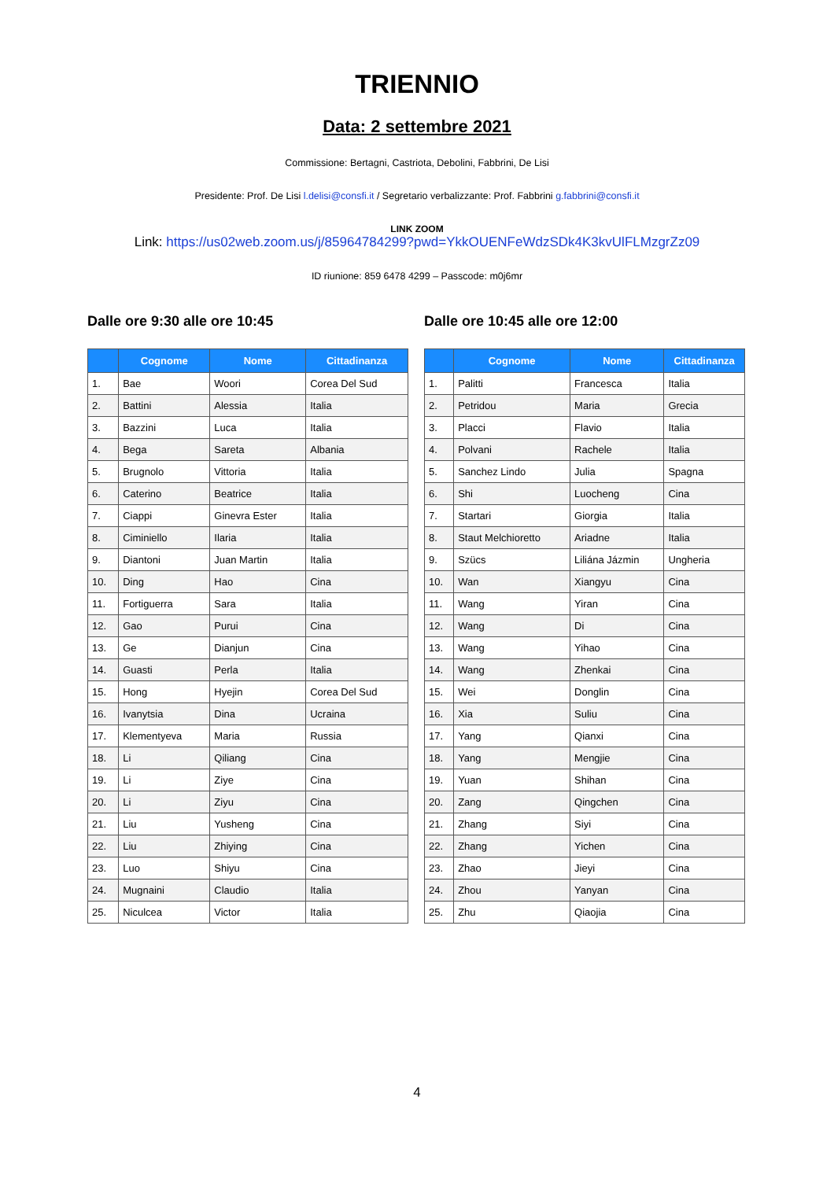TRIENNIO
Data: 2 settembre 2021
Commissione: Bertagni, Castriota, Debolini, Fabbrini, De Lisi
Presidente: Prof. De Lisi l.delisi@consfi.it / Segretario verbalizzante: Prof. Fabbrini g.fabbrini@consfi.it
LINK ZOOM
Link: https://us02web.zoom.us/j/85964784299?pwd=YkkOUENFeWdzSDk4K3kvUlFLMzgrZz09
ID riunione: 859 6478 4299 – Passcode: m0j6mr
Dalle ore 9:30 alle ore 10:45
| | Cognome | Nome | Cittadinanza |
| --- | --- | --- | --- |
| 1. | Bae | Woori | Corea Del Sud |
| 2. | Battini | Alessia | Italia |
| 3. | Bazzini | Luca | Italia |
| 4. | Bega | Sareta | Albania |
| 5. | Brugnolo | Vittoria | Italia |
| 6. | Caterino | Beatrice | Italia |
| 7. | Ciappi | Ginevra Ester | Italia |
| 8. | Ciminiello | Ilaria | Italia |
| 9. | Diantoni | Juan Martin | Italia |
| 10. | Ding | Hao | Cina |
| 11. | Fortiguerra | Sara | Italia |
| 12. | Gao | Purui | Cina |
| 13. | Ge | Dianjun | Cina |
| 14. | Guasti | Perla | Italia |
| 15. | Hong | Hyejin | Corea Del Sud |
| 16. | Ivanytsia | Dina | Ucraina |
| 17. | Klementyeva | Maria | Russia |
| 18. | Li | Qiliang | Cina |
| 19. | Li | Ziye | Cina |
| 20. | Li | Ziyu | Cina |
| 21. | Liu | Yusheng | Cina |
| 22. | Liu | Zhiying | Cina |
| 23. | Luo | Shiyu | Cina |
| 24. | Mugnaini | Claudio | Italia |
| 25. | Niculcea | Victor | Italia |
Dalle ore 10:45 alle ore 12:00
| | Cognome | Nome | Cittadinanza |
| --- | --- | --- | --- |
| 1. | Palitti | Francesca | Italia |
| 2. | Petridou | Maria | Grecia |
| 3. | Placci | Flavio | Italia |
| 4. | Polvani | Rachele | Italia |
| 5. | Sanchez Lindo | Julia | Spagna |
| 6. | Shi | Luocheng | Cina |
| 7. | Startari | Giorgia | Italia |
| 8. | Staut Melchioretto | Ariadne | Italia |
| 9. | Szücs | Liliána Jázmin | Ungheria |
| 10. | Wan | Xiangyu | Cina |
| 11. | Wang | Yiran | Cina |
| 12. | Wang | Di | Cina |
| 13. | Wang | Yihao | Cina |
| 14. | Wang | Zhenkai | Cina |
| 15. | Wei | Donglin | Cina |
| 16. | Xia | Suliu | Cina |
| 17. | Yang | Qianxi | Cina |
| 18. | Yang | Mengjie | Cina |
| 19. | Yuan | Shihan | Cina |
| 20. | Zang | Qingchen | Cina |
| 21. | Zhang | Siyi | Cina |
| 22. | Zhang | Yichen | Cina |
| 23. | Zhao | Jieyi | Cina |
| 24. | Zhou | Yanyan | Cina |
| 25. | Zhu | Qiaojia | Cina |
4